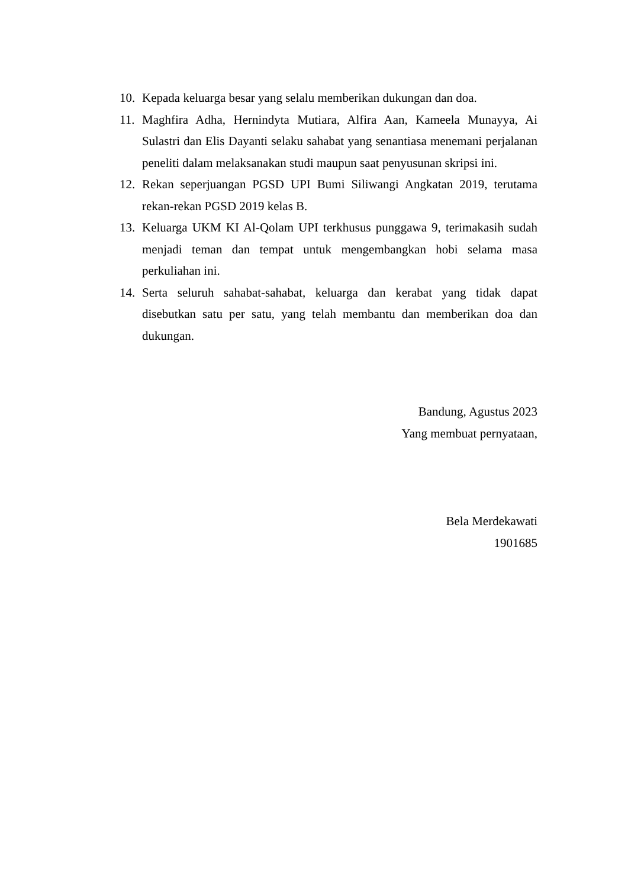10. Kepada keluarga besar yang selalu memberikan dukungan dan doa.
11. Maghfira Adha, Hernindyta Mutiara, Alfira Aan, Kameela Munayya, Ai Sulastri dan Elis Dayanti selaku sahabat yang senantiasa menemani perjalanan peneliti dalam melaksanakan studi maupun saat penyusunan skripsi ini.
12. Rekan seperjuangan PGSD UPI Bumi Siliwangi Angkatan 2019, terutama rekan-rekan PGSD 2019 kelas B.
13. Keluarga UKM KI Al-Qolam UPI terkhusus punggawa 9, terimakasih sudah menjadi teman dan tempat untuk mengembangkan hobi selama masa perkuliahan ini.
14. Serta seluruh sahabat-sahabat, keluarga dan kerabat yang tidak dapat disebutkan satu per satu, yang telah membantu dan memberikan doa dan dukungan.
Bandung, Agustus 2023
Yang membuat pernyataan,
Bela Merdekawati
1901685